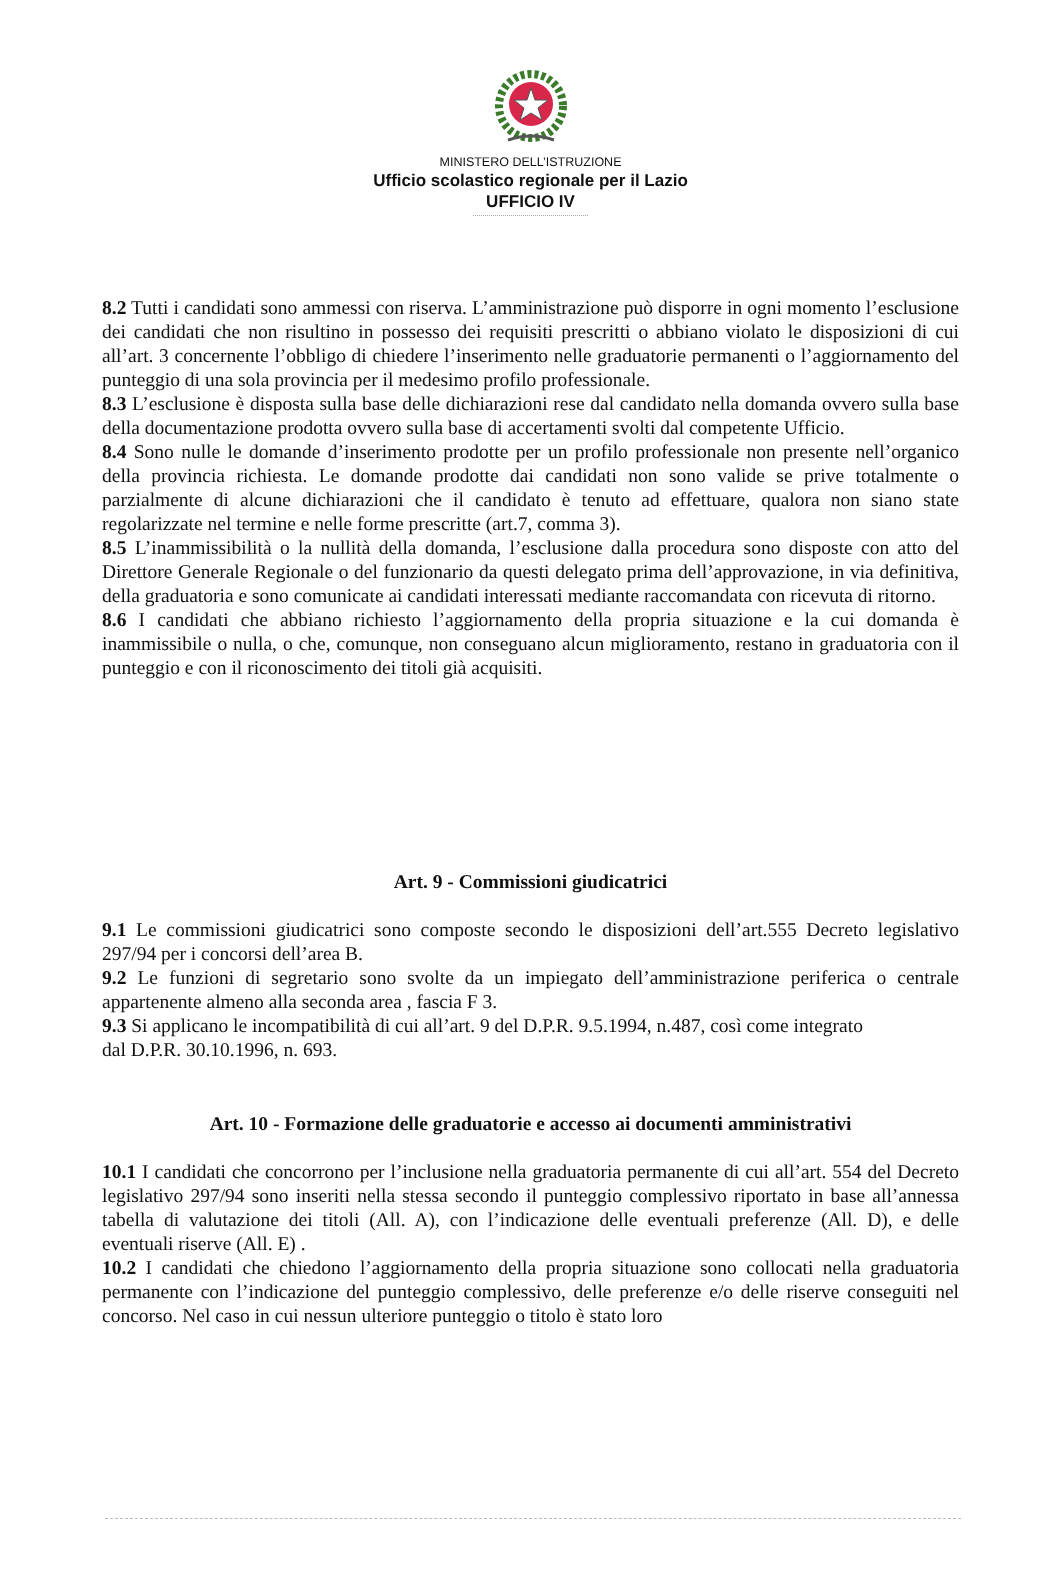MINISTERO DELL’ISTRUZIONE
Ufficio scolastico regionale per il Lazio
UFFICIO IV
8.2 Tutti i candidati sono ammessi con riserva. L’amministrazione può disporre in ogni momento l’esclusione dei candidati che non risultino in possesso dei requisiti prescritti o abbiano violato le disposizioni di cui all’art. 3 concernente l’obbligo di chiedere l’inserimento nelle graduatorie permanenti o l’aggiornamento del punteggio di una sola provincia per il medesimo profilo professionale.
8.3 L’esclusione è disposta sulla base delle dichiarazioni rese dal candidato nella domanda ovvero sulla base della documentazione prodotta ovvero sulla base di accertamenti svolti dal competente Ufficio.
8.4 Sono nulle le domande d’inserimento prodotte per un profilo professionale non presente nell’organico della provincia richiesta. Le domande prodotte dai candidati non sono valide se prive totalmente o parzialmente di alcune dichiarazioni che il candidato è tenuto ad effettuare, qualora non siano state regolarizzate nel termine e nelle forme prescritte (art.7, comma 3).
8.5 L’inammissibilità o la nullità della domanda, l’esclusione dalla procedura sono disposte con atto del Direttore Generale Regionale o del funzionario da questi delegato prima dell’approvazione, in via definitiva, della graduatoria e sono comunicate ai candidati interessati mediante raccomandata con ricevuta di ritorno.
8.6 I candidati che abbiano richiesto l’aggiornamento della propria situazione e la cui domanda è inammissibile o nulla, o che, comunque, non conseguano alcun miglioramento, restano in graduatoria con il punteggio e con il riconoscimento dei titoli già acquisiti.
Art. 9 - Commissioni giudicatrici
9.1 Le commissioni giudicatrici sono composte secondo le disposizioni dell’art.555 Decreto legislativo 297/94 per i concorsi dell’area B.
9.2 Le funzioni di segretario sono svolte da un impiegato dell’amministrazione periferica o centrale appartenente almeno alla seconda area , fascia F 3.
9.3 Si applicano le incompatibilità di cui all’art. 9 del D.P.R. 9.5.1994, n.487, così come integrato
dal D.P.R. 30.10.1996, n. 693.
Art. 10 - Formazione delle graduatorie e accesso ai documenti amministrativi
10.1 I candidati che concorrono per l’inclusione nella graduatoria permanente di cui all’art. 554 del Decreto legislativo 297/94 sono inseriti nella stessa secondo il punteggio complessivo riportato in base all’annessa tabella di valutazione dei titoli (All. A), con l’indicazione delle eventuali preferenze (All. D), e delle eventuali riserve (All. E) .
10.2 I candidati che chiedono l’aggiornamento della propria situazione sono collocati nella graduatoria permanente con l’indicazione del punteggio complessivo, delle preferenze e/o delle riserve conseguiti nel concorso. Nel caso in cui nessun ulteriore punteggio o titolo è stato loro